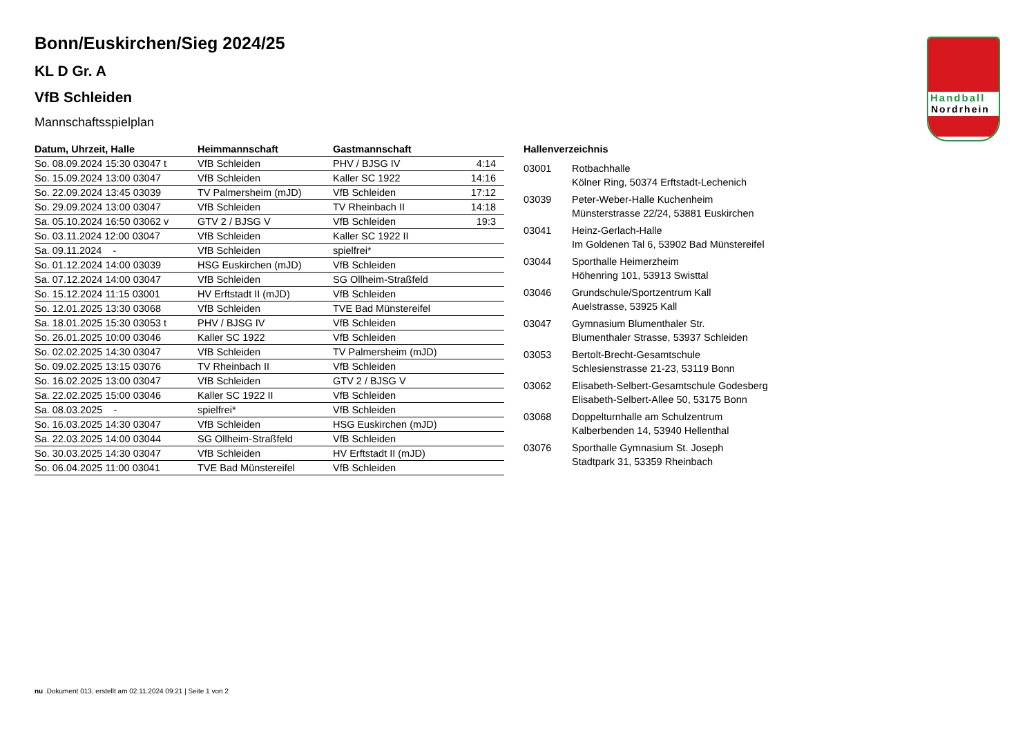Handball
Nordrhein
Bonn/Euskirchen/Sieg 2024/25
KL D Gr. A
VfB Schleiden
Mannschaftsspielplan
| Datum, Uhrzeit, Halle | Heimmannschaft | Gastmannschaft | |
| --- | --- | --- | --- |
| So. 08.09.2024 15:30 03047 t | VfB Schleiden | PHV / BJSG IV | 4:14 |
| So. 15.09.2024 13:00 03047 | VfB Schleiden | Kaller SC 1922 | 14:16 |
| So. 22.09.2024 13:45 03039 | TV Palmersheim (mJD) | VfB Schleiden | 17:12 |
| So. 29.09.2024 13:00 03047 | VfB Schleiden | TV Rheinbach II | 14:18 |
| Sa. 05.10.2024 16:50 03062 v | GTV 2 / BJSG V | VfB Schleiden | 19:3 |
| So. 03.11.2024 12:00 03047 | VfB Schleiden | Kaller SC 1922 II | |
| Sa. 09.11.2024 - | VfB Schleiden | spielfrei* | |
| So. 01.12.2024 14:00 03039 | HSG Euskirchen (mJD) | VfB Schleiden | |
| Sa. 07.12.2024 14:00 03047 | VfB Schleiden | SG Ollheim-Straßfeld | |
| So. 15.12.2024 11:15 03001 | HV Erftstadt II (mJD) | VfB Schleiden | |
| So. 12.01.2025 13:30 03068 | VfB Schleiden | TVE Bad Münstereifel | |
| Sa. 18.01.2025 15:30 03053 t | PHV / BJSG IV | VfB Schleiden | |
| So. 26.01.2025 10:00 03046 | Kaller SC 1922 | VfB Schleiden | |
| So. 02.02.2025 14:30 03047 | VfB Schleiden | TV Palmersheim (mJD) | |
| So. 09.02.2025 13:15 03076 | TV Rheinbach II | VfB Schleiden | |
| So. 16.02.2025 13:00 03047 | VfB Schleiden | GTV 2 / BJSG V | |
| Sa. 22.02.2025 15:00 03046 | Kaller SC 1922 II | VfB Schleiden | |
| Sa. 08.03.2025 - | spielfrei* | VfB Schleiden | |
| So. 16.03.2025 14:30 03047 | VfB Schleiden | HSG Euskirchen (mJD) | |
| Sa. 22.03.2025 14:00 03044 | SG Ollheim-Straßfeld | VfB Schleiden | |
| So. 30.03.2025 14:30 03047 | VfB Schleiden | HV Erftstadt II (mJD) | |
| So. 06.04.2025 11:00 03041 | TVE Bad Münstereifel | VfB Schleiden | |
Hallenverzeichnis
| 03001 | Rotbachhalle Kölner Ring, 50374 Erftstadt-Lechenich |
| 03039 | Peter-Weber-Halle Kuchenheim Münsterstrasse 22/24, 53881 Euskirchen |
| 03041 | Heinz-Gerlach-Halle Im Goldenen Tal 6, 53902 Bad Münstereifel |
| 03044 | Sporthalle Heimerzheim Höhenring 101, 53913 Swisttal |
| 03046 | Grundschule/Sportzentrum Kall Auelstrasse, 53925 Kall |
| 03047 | Gymnasium Blumenthaler Str. Blumenthaler Strasse, 53937 Schleiden |
| 03053 | Bertolt-Brecht-Gesamtschule Schlesienstrasse 21-23, 53119 Bonn |
| 03062 | Elisabeth-Selbert-Gesamtschule Godesberg Elisabeth-Selbert-Allee 50, 53175 Bonn |
| 03068 | Doppelturnhalle am Schulzentrum Kalberbenden 14, 53940 Hellenthal |
| 03076 | Sporthalle Gymnasium St. Joseph Stadtpark 31, 53359 Rheinbach |
nu .Dokument 013, erstellt am 02.11.2024 09:21 | Seite 1 von 2